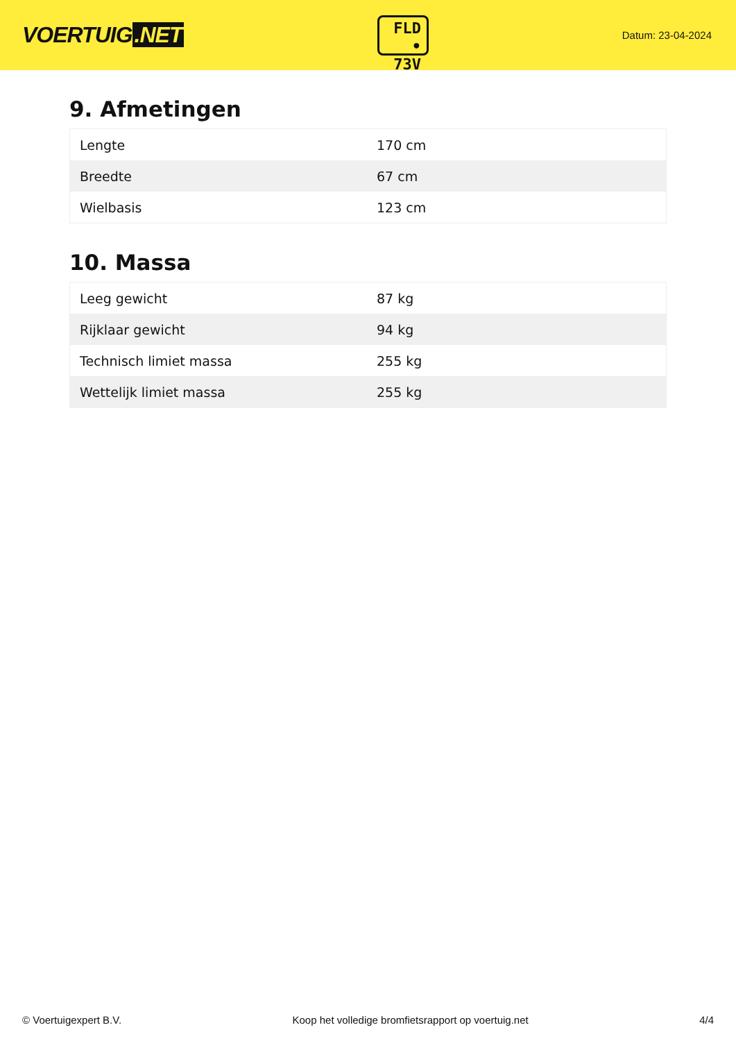VOERTUIG.NET
FLD
• 73V
Datum: 23-04-2024
9. Afmetingen
| Lengte | 170 cm |
| Breedte | 67 cm |
| Wielbasis | 123 cm |
10. Massa
| Leeg gewicht | 87 kg |
| Rijklaar gewicht | 94 kg |
| Technisch limiet massa | 255 kg |
| Wettelijk limiet massa | 255 kg |
© Voertuigexpert B.V. Koop het volledige bromfietsrapport op voertuig.net 4/4